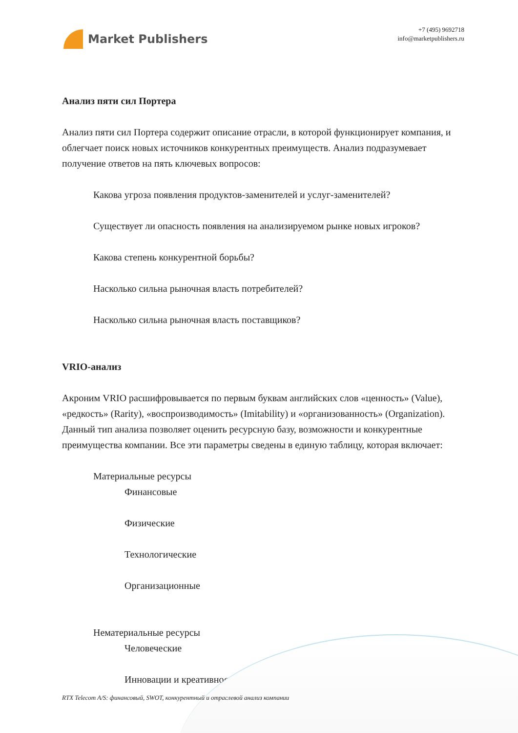Market Publishers
+7 (495) 9692718
info@marketpublishers.ru
Анализ пяти сил Портера
Анализ пяти сил Портера содержит описание отрасли, в которой функционирует компания, и облегчает поиск новых источников конкурентных преимуществ. Анализ подразумевает получение ответов на пять ключевых вопросов:
Какова угроза появления продуктов-заменителей и услуг-заменителей?
Существует ли опасность появления на анализируемом рынке новых игроков?
Какова степень конкурентной борьбы?
Насколько сильна рыночная власть потребителей?
Насколько сильна рыночная власть поставщиков?
VRIO-анализ
Акроним VRIO расшифровывается по первым буквам английских слов «ценность» (Value), «редкость» (Rarity), «воспроизводимость» (Imitability) и «организованность» (Organization). Данный тип анализа позволяет оценить ресурсную базу, возможности и конкурентные преимущества компании. Все эти параметры сведены в единую таблицу, которая включает:
Материальные ресурсы
Финансовые
Физические
Технологические
Организационные
Нематериальные ресурсы
Человеческие
Инновации и креативность
RTX Telecom A/S: финансовый, SWOT, конкурентный и отраслевой анализ компании